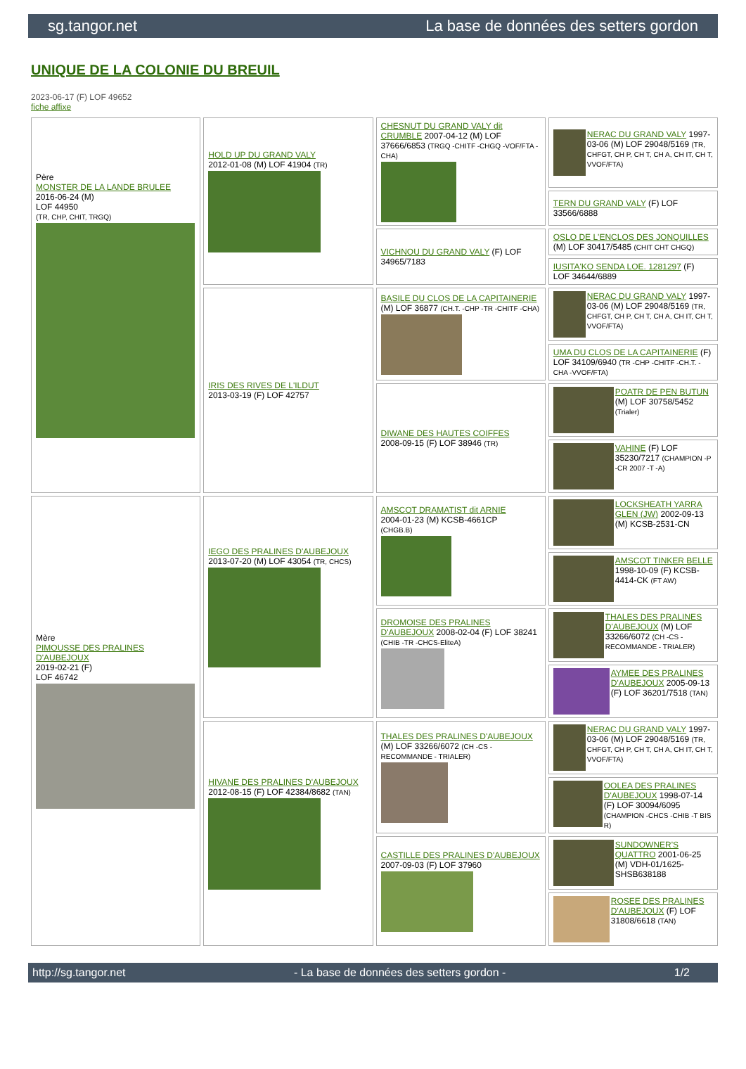sg.tangor.net La base de données des setters gordon
UNIQUE DE LA COLONIE DU BREUIL
2023-06-17 (F) LOF 49652
fiche affixe
| Père MONSTER DE LA LANDE BRULEE 2016-06-24 (M) LOF 44950 (TR, CHP, CHIT, TRGQ) | HOLD UP DU GRAND VALY 2012-01-08 (M) LOF 41904 (TR) | CHESNUT DU GRAND VALY dit CRUMBLE 2007-04-12 (M) LOF 37666/6853 (TRGQ -CHITF -CHGQ -VOF/FTA -CHA) | NERAC DU GRAND VALY 1997-03-06 (M) LOF 29048/5169 (TR, CHFGT, CH P, CH T, CH A, CH IT, CH T, VVOF/FTA) |
| | | | TERN DU GRAND VALY (F) LOF 33566/6888 |
| | | VICHNOU DU GRAND VALY (F) LOF 34965/7183 | OSLO DE L'ENCLOS DES JONQUILLES (M) LOF 30417/5485 (CHIT CHT CHGQ) |
| | | | IUSITA'KO SENDA LOE. 1281297 (F) LOF 34644/6889 |
| | IRIS DES RIVES DE L'ILDUT 2013-03-19 (F) LOF 42757 | BASILE DU CLOS DE LA CAPITAINERIE (M) LOF 36877 (CH.T. -CHP -TR -CHITF -CHA) | NERAC DU GRAND VALY 1997-03-06 (M) LOF 29048/5169 (TR, CHFGT, CH P, CH T, CH A, CH IT, CH T, VVOF/FTA) |
| | | | UMA DU CLOS DE LA CAPITAINERIE (F) LOF 34109/6940 (TR -CHP -CHITF -CH.T. -CHA -VVOF/FTA) |
| | | DIWANE DES HAUTES COIFFES 2008-09-15 (F) LOF 38946 (TR) | POATR DE PEN BUTUN (M) LOF 30758/5452 (Trialer) |
| | | | VAHINE (F) LOF 35230/7217 (CHAMPION -P -CR 2007 -T -A) |
| Mère PIMOUSSE DES PRALINES D'AUBEJOUX 2019-02-21 (F) LOF 46742 | IEGO DES PRALINES D'AUBEJOUX 2013-07-20 (M) LOF 43054 (TR, CHCS) | AMSCOT DRAMATIST dit ARNIE 2004-01-23 (M) KCSB-4661CP (CHGB.B) | LOCKSHEATH YARRA GLEN (JW) 2002-09-13 (M) KCSB-2531-CN |
| | | | AMSCOT TINKER BELLE 1998-10-09 (F) KCSB-4414-CK (FT AW) |
| | | DROMOISE DES PRALINES D'AUBEJOUX 2008-02-04 (F) LOF 38241 (CHIB -TR -CHCS-EliteA) | THALES DES PRALINES D'AUBEJOUX (M) LOF 33266/6072 (CH -CS - RECOMMANDE - TRIALER) |
| | | | AYMEE DES PRALINES D'AUBEJOUX 2005-09-13 (F) LOF 36201/7518 (TAN) |
| | HIVANE DES PRALINES D'AUBEJOUX 2012-08-15 (F) LOF 42384/8682 (TAN) | THALES DES PRALINES D'AUBEJOUX (M) LOF 33266/6072 (CH -CS - RECOMMANDE - TRIALER) | NERAC DU GRAND VALY 1997-03-06 (M) LOF 29048/5169 (TR, CHFGT, CH P, CH T, CH A, CH IT, CH T, VVOF/FTA) |
| | | | OOLEA DES PRALINES D'AUBEJOUX 1998-07-14 (F) LOF 30094/6095 (CHAMPION -CHCS -CHIB -T BIS R) |
| | | CASTILLE DES PRALINES D'AUBEJOUX 2007-09-03 (F) LOF 37960 | SUNDOWNER'S QUATTRO 2001-06-25 (M) VDH-01/1625-SHSB638188 |
| | | | ROSEE DES PRALINES D'AUBEJOUX (F) LOF 31808/6618 (TAN) |
http://sg.tangor.net - La base de données des setters gordon - 1/2